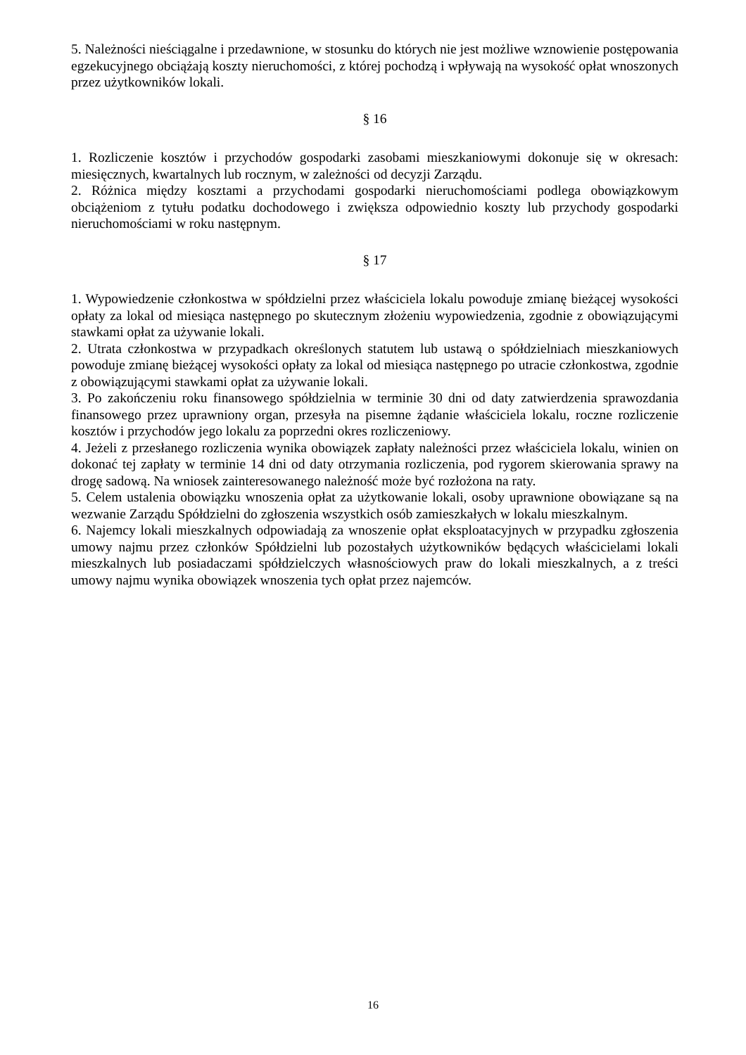5. Należności nieściągalne i przedawnione, w stosunku do których nie jest możliwe wznowienie postępowania egzekucyjnego obciążają koszty nieruchomości, z której pochodzą i wpływają na wysokość opłat wnoszonych przez użytkowników lokali.
§ 16
1. Rozliczenie kosztów i przychodów gospodarki zasobami mieszkaniowymi dokonuje się w okresach: miesięcznych, kwartalnych lub rocznym, w zależności od decyzji Zarządu.
2. Różnica między kosztami a przychodami gospodarki nieruchomościami podlega obowiązkowym obciążeniom z tytułu podatku dochodowego i zwiększa odpowiednio koszty lub przychody gospodarki nieruchomościami w roku następnym.
§ 17
1. Wypowiedzenie członkostwa w spółdzielni przez właściciela lokalu powoduje zmianę bieżącej wysokości opłaty za lokal od miesiąca następnego po skutecznym złożeniu wypowiedzenia, zgodnie z obowiązującymi stawkami opłat za używanie lokali.
2. Utrata członkostwa w przypadkach określonych statutem lub ustawą o spółdzielniach mieszkaniowych powoduje zmianę bieżącej wysokości opłaty za lokal od miesiąca następnego po utracie członkostwa, zgodnie z obowiązującymi stawkami opłat za używanie lokali.
3. Po zakończeniu roku finansowego spółdzielnia w terminie 30 dni od daty zatwierdzenia sprawozdania finansowego przez uprawniony organ, przesyła na pisemne żądanie właściciela lokalu, roczne rozliczenie kosztów i przychodów jego lokalu za poprzedni okres rozliczeniowy.
4. Jeżeli z przesłanego rozliczenia wynika obowiązek zapłaty należności przez właściciela lokalu, winien on dokonać tej zapłaty w terminie 14 dni od daty otrzymania rozliczenia, pod rygorem skierowania sprawy na drogę sadową. Na wniosek zainteresowanego należność może być rozłożona na raty.
5. Celem ustalenia obowiązku wnoszenia opłat za użytkowanie lokali, osoby uprawnione obowiązane są na wezwanie Zarządu Spółdzielni do zgłoszenia wszystkich osób zamieszkałych w lokalu mieszkalnym.
6. Najemcy lokali mieszkalnych odpowiadają za wnoszenie opłat eksploatacyjnych w przypadku zgłoszenia umowy najmu przez członków Spółdzielni lub pozostałych użytkowników będących właścicielami lokali mieszkalnych lub posiadaczami spółdzielczych własnościowych praw do lokali mieszkalnych, a z treści umowy najmu wynika obowiązek wnoszenia tych opłat przez najemców.
16